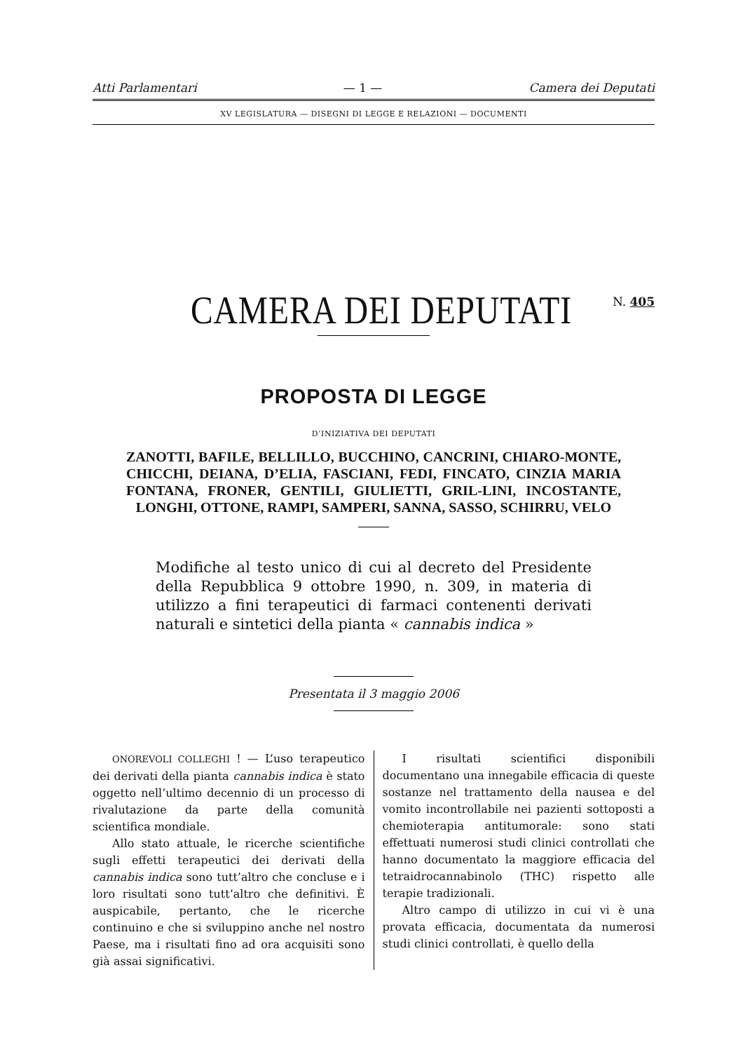Atti Parlamentari — 1 — Camera dei Deputati
XV LEGISLATURA — DISEGNI DI LEGGE E RELAZIONI — DOCUMENTI
CAMERA DEI DEPUTATI N. 405
PROPOSTA DI LEGGE
D’INIZIATIVA DEI DEPUTATI
ZANOTTI, BAFILE, BELLILLO, BUCCHINO, CANCRINI, CHIARO-MONTE, CHICCHI, DEIANA, D’ELIA, FASCIANI, FEDI, FINCATO, CINZIA MARIA FONTANA, FRONER, GENTILI, GIULIETTI, GRIL-LINI, INCOSTANTE, LONGHI, OTTONE, RAMPI, SAMPERI, SANNA, SASSO, SCHIRRU, VELO
Modifiche al testo unico di cui al decreto del Presidente della Repubblica 9 ottobre 1990, n. 309, in materia di utilizzo a fini terapeutici di farmaci contenenti derivati naturali e sintetici della pianta « cannabis indica »
Presentata il 3 maggio 2006
ONOREVOLI COLLEGHI ! — L’uso terapeutico dei derivati della pianta cannabis indica è stato oggetto nell’ultimo decennio di un processo di rivalutazione da parte della comunità scientifica mondiale.
Allo stato attuale, le ricerche scientifiche sugli effetti terapeutici dei derivati della cannabis indica sono tutt’altro che concluse e i loro risultati sono tutt’altro che definitivi. È auspicabile, pertanto, che le ricerche continuino e che si sviluppino anche nel nostro Paese, ma i risultati fino ad ora acquisiti sono già assai significativi.
I risultati scientifici disponibili documentano una innegabile efficacia di queste sostanze nel trattamento della nausea e del vomito incontrollabile nei pazienti sottoposti a chemioterapia antitumorale: sono stati effettuati numerosi studi clinici controllati che hanno documentato la maggiore efficacia del tetraidrocannabinolo (THC) rispetto alle terapie tradizionali.
Altro campo di utilizzo in cui vi è una provata efficacia, documentata da numerosi studi clinici controllati, è quello della